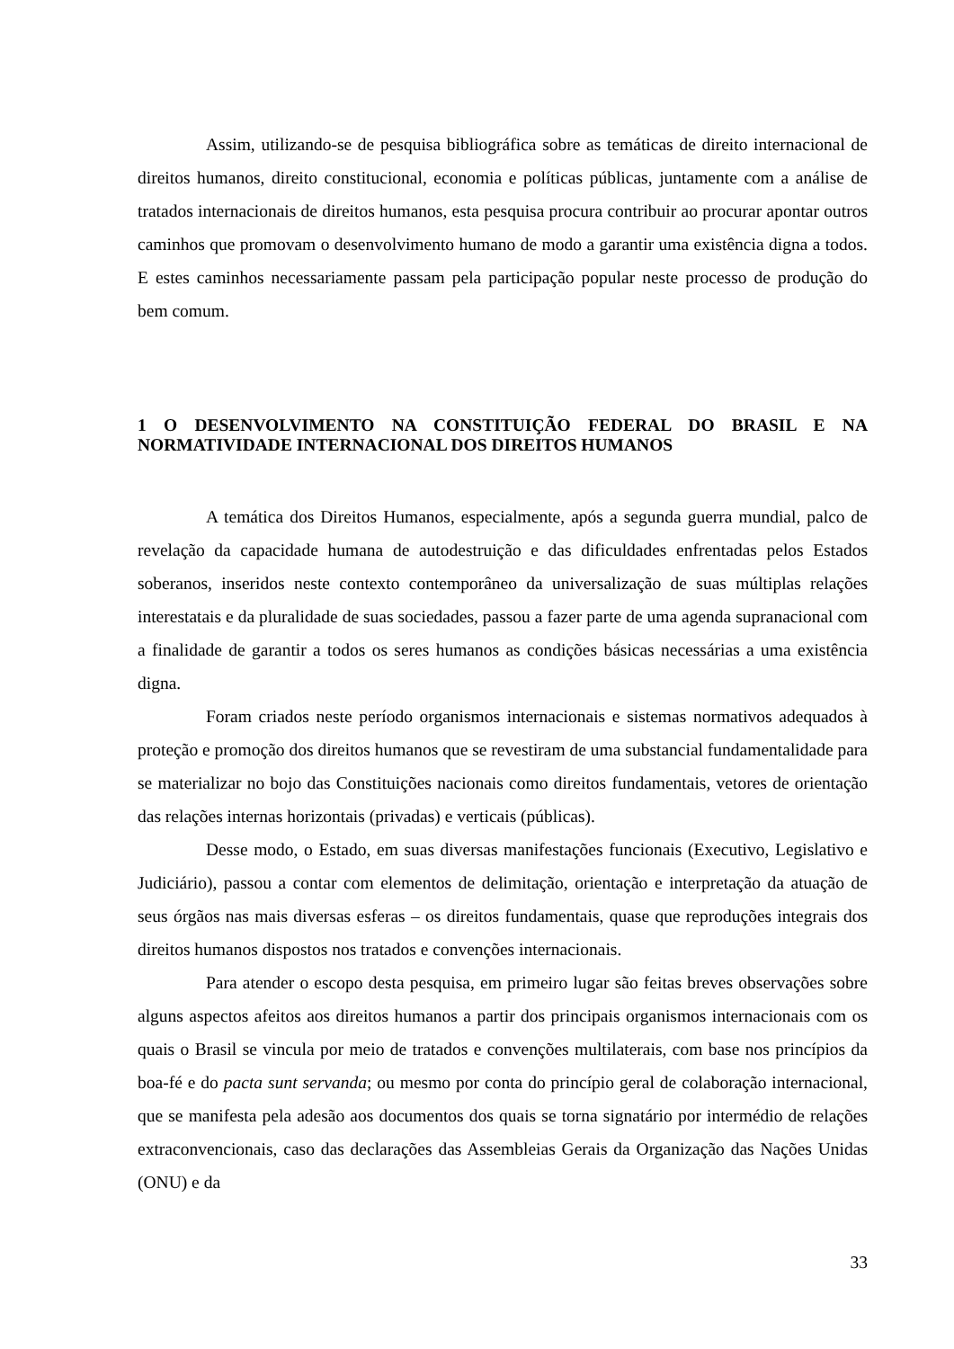Assim, utilizando-se de pesquisa bibliográfica sobre as temáticas de direito internacional de direitos humanos, direito constitucional, economia e políticas públicas, juntamente com a análise de tratados internacionais de direitos humanos, esta pesquisa procura contribuir ao procurar apontar outros caminhos que promovam o desenvolvimento humano de modo a garantir uma existência digna a todos. E estes caminhos necessariamente passam pela participação popular neste processo de produção do bem comum.
1 O DESENVOLVIMENTO NA CONSTITUIÇÃO FEDERAL DO BRASIL E NA NORMATIVIDADE INTERNACIONAL DOS DIREITOS HUMANOS
A temática dos Direitos Humanos, especialmente, após a segunda guerra mundial, palco de revelação da capacidade humana de autodestruição e das dificuldades enfrentadas pelos Estados soberanos, inseridos neste contexto contemporâneo da universalização de suas múltiplas relações interestatais e da pluralidade de suas sociedades, passou a fazer parte de uma agenda supranacional com a finalidade de garantir a todos os seres humanos as condições básicas necessárias a uma existência digna.
Foram criados neste período organismos internacionais e sistemas normativos adequados à proteção e promoção dos direitos humanos que se revestiram de uma substancial fundamentalidade para se materializar no bojo das Constituições nacionais como direitos fundamentais, vetores de orientação das relações internas horizontais (privadas) e verticais (públicas).
Desse modo, o Estado, em suas diversas manifestações funcionais (Executivo, Legislativo e Judiciário), passou a contar com elementos de delimitação, orientação e interpretação da atuação de seus órgãos nas mais diversas esferas – os direitos fundamentais, quase que reproduções integrais dos direitos humanos dispostos nos tratados e convenções internacionais.
Para atender o escopo desta pesquisa, em primeiro lugar são feitas breves observações sobre alguns aspectos afeitos aos direitos humanos a partir dos principais organismos internacionais com os quais o Brasil se vincula por meio de tratados e convenções multilaterais, com base nos princípios da boa-fé e do pacta sunt servanda; ou mesmo por conta do princípio geral de colaboração internacional, que se manifesta pela adesão aos documentos dos quais se torna signatário por intermédio de relações extraconvencionais, caso das declarações das Assembleias Gerais da Organização das Nações Unidas (ONU) e da
33